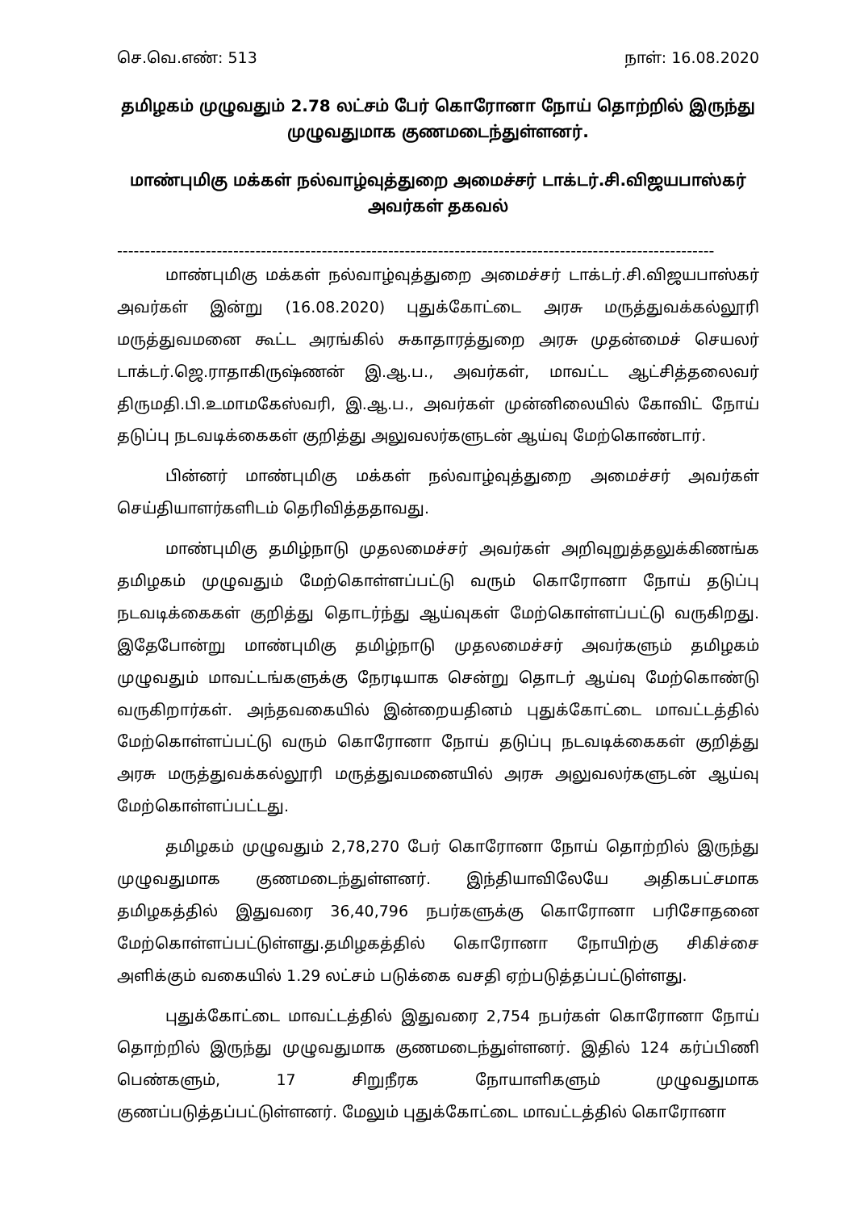செ.வெ.எண்: 513 நாள்: 16.08.2020
தமிழகம் முழுவதும் 2.78 லட்சம் பேர் கொரோனா நோய் தொற்றில் இருந்து முழுவதுமாக குணமடைந்துள்ளனர்.
மாண்புமிகு மக்கள் நல்வாழ்வுத்துறை அமைச்சர் டாக்டர்.சி.விஜயபாஸ்கர் அவர்கள் தகவல்
------------------------------------------------------------------------------------------------------------
மாண்புமிகு மக்கள் நல்வாழ்வுத்துறை அமைச்சர் டாக்டர்.சி.விஜயபாஸ்கர் அவர்கள் இன்று (16.08.2020) புதுக்கோட்டை அரசு மருத்துவக்கல்லூரி மருத்துவமனை கூட்ட அரங்கில் சுகாதாரத்துறை அரசு முதன்மைச் செயலர் டாக்டர்.ஜெ.ராதாகிருஷ்ணன் இ.ஆ.ப., அவர்கள், மாவட்ட ஆட்சித்தலைவர் திருமதி.பி.உமாமகேஸ்வரி, இ.ஆ.ப., அவர்கள் முன்னிலையில் கோவிட் நோய் தடுப்பு நடவடிக்கைகள் குறித்து அலுவலர்களுடன் ஆய்வு மேற்கொண்டார்.
பின்னர் மாண்புமிகு மக்கள் நல்வாழ்வுத்துறை அமைச்சர் அவர்கள் செய்தியாளர்களிடம் தெரிவித்ததாவது.
மாண்புமிகு தமிழ்நாடு முதலமைச்சர் அவர்கள் அறிவுறுத்தலுக்கிணங்க தமிழகம் முழுவதும் மேற்கொள்ளப்பட்டு வரும் கொரோனா நோய் தடுப்பு நடவடிக்கைகள் குறித்து தொடர்ந்து ஆய்வுகள் மேற்கொள்ளப்பட்டு வருகிறது. இதேபோன்று மாண்புமிகு தமிழ்நாடு முதலமைச்சர் அவர்களும் தமிழகம் முழுவதும் மாவட்டங்களுக்கு நேரடியாக சென்று தொடர் ஆய்வு மேற்கொண்டு வருகிறார்கள். அந்தவகையில் இன்றையதினம் புதுக்கோட்டை மாவட்டத்தில் மேற்கொள்ளப்பட்டு வரும் கொரோனா நோய் தடுப்பு நடவடிக்கைகள் குறித்து அரசு மருத்துவக்கல்லூரி மருத்துவமனையில் அரசு அலுவலர்களுடன் ஆய்வு மேற்கொள்ளப்பட்டது.
தமிழகம் முழுவதும் 2,78,270 பேர் கொரோனா நோய் தொற்றில் இருந்து முழுவதுமாக குணமடைந்துள்ளனர். இந்தியாவிலேயே அதிகபட்சமாக தமிழகத்தில் இதுவரை 36,40,796 நபர்களுக்கு கொரோனா பரிசோதனை மேற்கொள்ளப்பட்டுள்ளது.தமிழகத்தில் கொரோனா நோயிற்கு சிகிச்சை அளிக்கும் வகையில் 1.29 லட்சம் படுக்கை வசதி ஏற்படுத்தப்பட்டுள்ளது.
புதுக்கோட்டை மாவட்டத்தில் இதுவரை 2,754 நபர்கள் கொரோனா நோய் தொற்றில் இருந்து முழுவதுமாக குணமடைந்துள்ளனர். இதில் 124 கர்ப்பிணி பெண்களும், 17 சிறுநீரக நோயாளிகளும் முழுவதுமாக குணப்படுத்தப்பட்டுள்ளனர். மேலும் புதுக்கோட்டை மாவட்டத்தில் கொரோனா